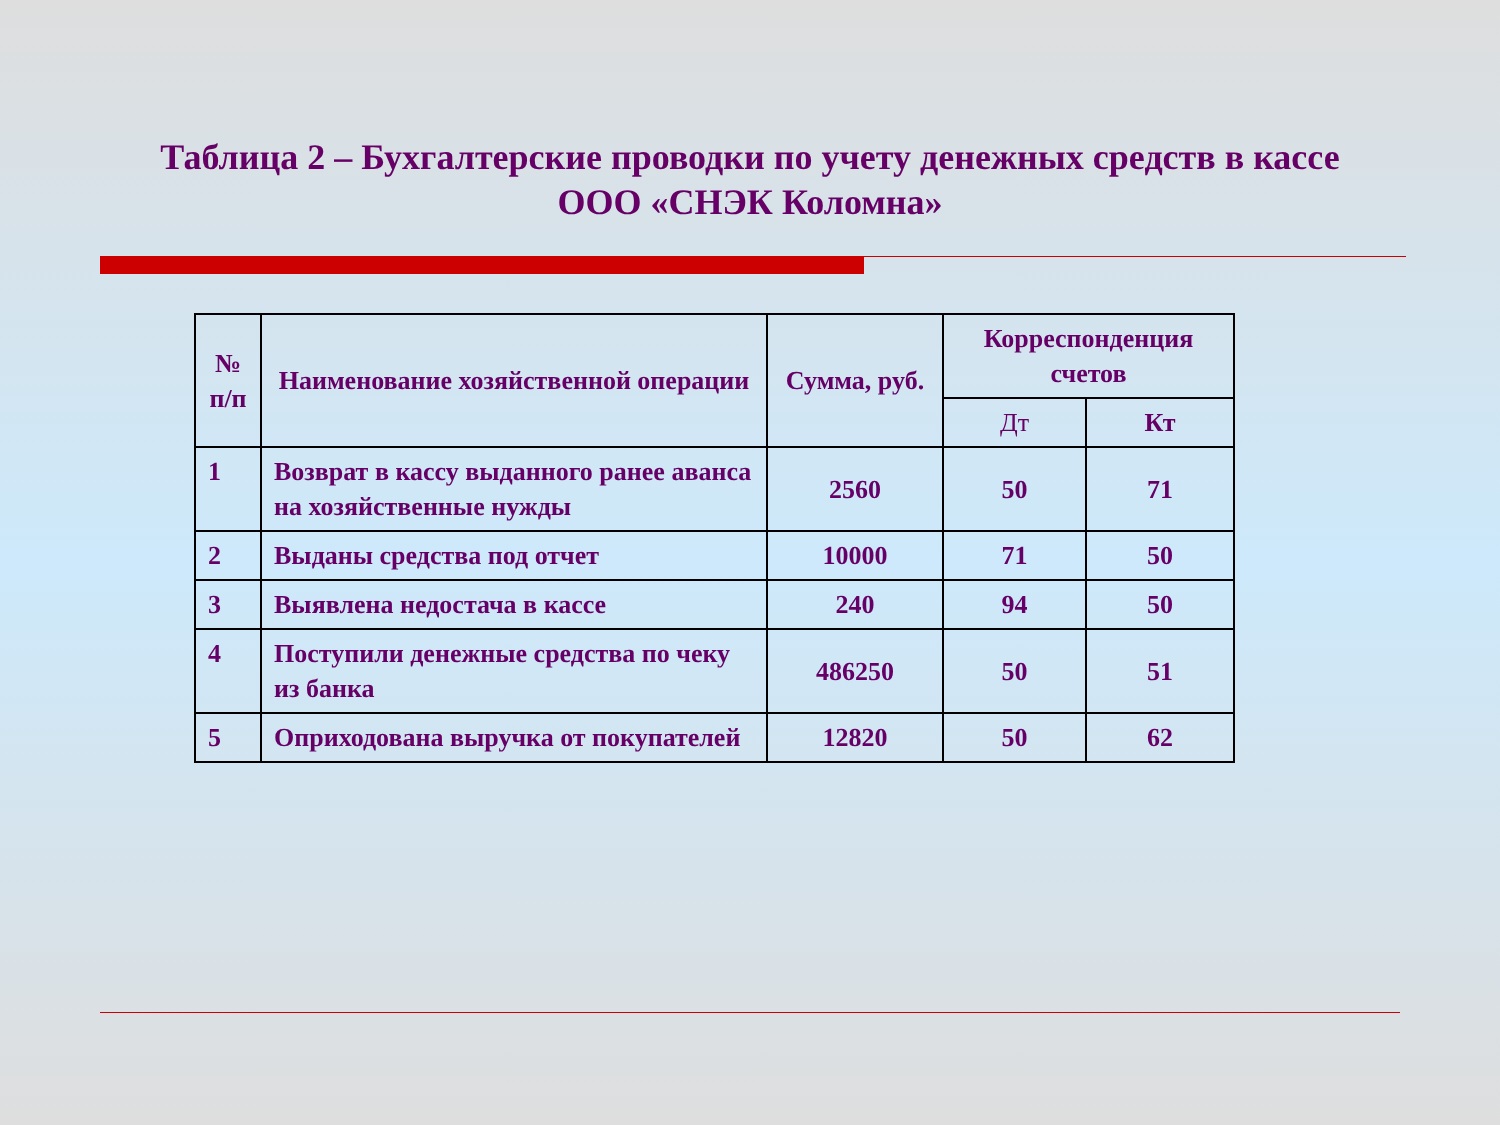Таблица 2 – Бухгалтерские проводки по учету денежных средств в кассе
ООО «СНЭК Коломна»
| № п/п | Наименование хозяйственной операции | Сумма, руб. | Корреспонденция счетов | |
| --- | --- | --- | --- | --- |
| | | | Дт | Кт |
| 1 | Возврат в кассу выданного ранее аванса на хозяйственные нужды | 2560 | 50 | 71 |
| 2 | Выданы средства под отчет | 10000 | 71 | 50 |
| 3 | Выявлена недостача в кассе | 240 | 94 | 50 |
| 4 | Поступили денежные средства по чеку из банка | 486250 | 50 | 51 |
| 5 | Оприходована выручка от покупателей | 12820 | 50 | 62 |